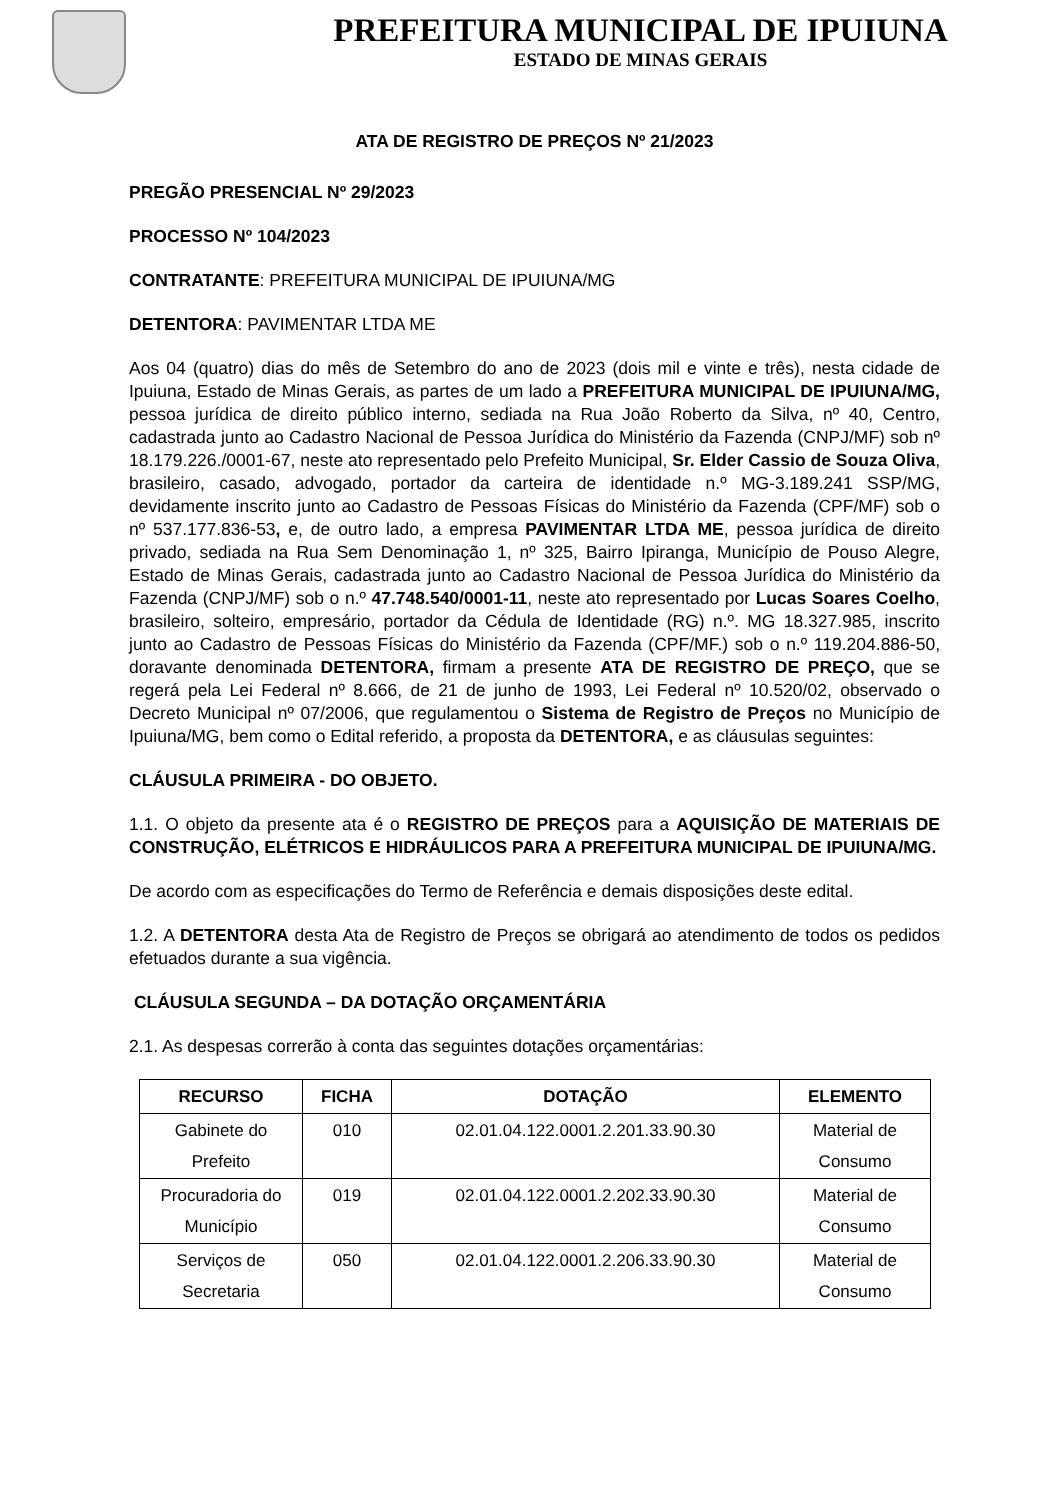PREFEITURA MUNICIPAL DE IPUIUNA
ESTADO DE MINAS GERAIS
ATA DE REGISTRO DE PREÇOS Nº 21/2023
PREGÃO PRESENCIAL Nº 29/2023
PROCESSO Nº 104/2023
CONTRATANTE: PREFEITURA MUNICIPAL DE IPUIUNA/MG
DETENTORA: PAVIMENTAR LTDA ME
Aos 04 (quatro) dias do mês de Setembro do ano de 2023 (dois mil e vinte e três), nesta cidade de Ipuiuna, Estado de Minas Gerais, as partes de um lado a PREFEITURA MUNICIPAL DE IPUIUNA/MG, pessoa jurídica de direito público interno, sediada na Rua João Roberto da Silva, nº 40, Centro, cadastrada junto ao Cadastro Nacional de Pessoa Jurídica do Ministério da Fazenda (CNPJ/MF) sob nº 18.179.226./0001-67, neste ato representado pelo Prefeito Municipal, Sr. Elder Cassio de Souza Oliva, brasileiro, casado, advogado, portador da carteira de identidade n.º MG-3.189.241 SSP/MG, devidamente inscrito junto ao Cadastro de Pessoas Físicas do Ministério da Fazenda (CPF/MF) sob o nº 537.177.836-53, e, de outro lado, a empresa PAVIMENTAR LTDA ME, pessoa jurídica de direito privado, sediada na Rua Sem Denominação 1, nº 325, Bairro Ipiranga, Município de Pouso Alegre, Estado de Minas Gerais, cadastrada junto ao Cadastro Nacional de Pessoa Jurídica do Ministério da Fazenda (CNPJ/MF) sob o n.º 47.748.540/0001-11, neste ato representado por Lucas Soares Coelho, brasileiro, solteiro, empresário, portador da Cédula de Identidade (RG) n.º. MG 18.327.985, inscrito junto ao Cadastro de Pessoas Físicas do Ministério da Fazenda (CPF/MF.) sob o n.º 119.204.886-50, doravante denominada DETENTORA, firmam a presente ATA DE REGISTRO DE PREÇO, que se regerá pela Lei Federal nº 8.666, de 21 de junho de 1993, Lei Federal nº 10.520/02, observado o Decreto Municipal nº 07/2006, que regulamentou o Sistema de Registro de Preços no Município de Ipuiuna/MG, bem como o Edital referido, a proposta da DETENTORA, e as cláusulas seguintes:
CLÁUSULA PRIMEIRA - DO OBJETO.
1.1. O objeto da presente ata é o REGISTRO DE PREÇOS para a AQUISIÇÃO DE MATERIAIS DE CONSTRUÇÃO, ELÉTRICOS E HIDRÁULICOS PARA A PREFEITURA MUNICIPAL DE IPUIUNA/MG.
De acordo com as especificações do Termo de Referência e demais disposições deste edital.
1.2. A DETENTORA desta Ata de Registro de Preços se obrigará ao atendimento de todos os pedidos efetuados durante a sua vigência.
CLÁUSULA SEGUNDA – DA DOTAÇÃO ORÇAMENTÁRIA
2.1. As despesas correrão à conta das seguintes dotações orçamentárias:
| RECURSO | FICHA | DOTAÇÃO | ELEMENTO |
| --- | --- | --- | --- |
| Gabinete do Prefeito | 010 | 02.01.04.122.0001.2.201.33.90.30 | Material de Consumo |
| Procuradoria do Município | 019 | 02.01.04.122.0001.2.202.33.90.30 | Material de Consumo |
| Serviços de Secretaria | 050 | 02.01.04.122.0001.2.206.33.90.30 | Material de Consumo |